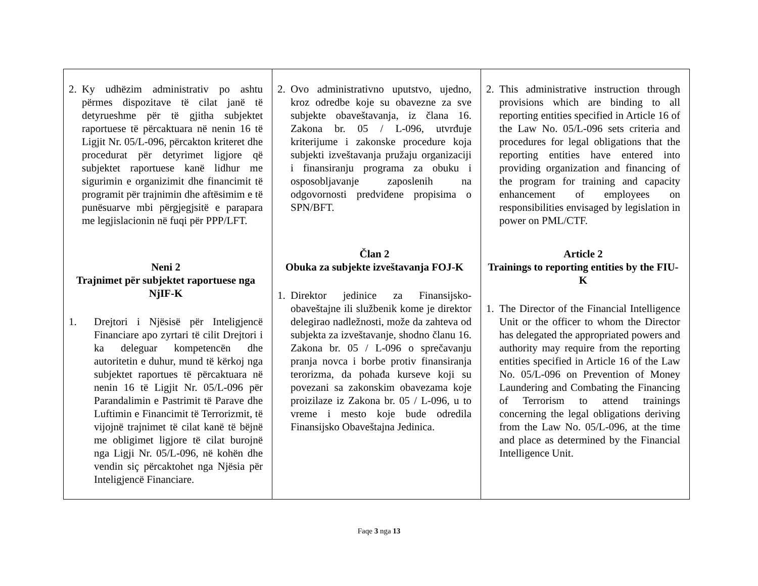| 2. Ky udhëzim administrativ po ashtu përmes dispozitave të cilat janë të detyrueshme për të gjitha subjektet raportuese të përcaktuara në nenin 16 të Ligjit Nr. 05/L-096, përcakton kriteret dhe procedurat për detyrimet ligjore që subjektet raportuese kanë lidhur me sigurimin e organizimit dhe financimit të programit për trajnimin dhe aftësimim e të punësuarve mbi përgjegjsitë e parapara me legjislacionin në fuqi për PPP/LFT. Neni 2 Trajnimet për subjektet raportuese nga NjIF-K 1. Drejtori i Njësisë për Inteligjencë Financiare apo zyrtari të cilit Drejtori i ka deleguar kompetencën dhe autoritetin e duhur, mund të kërkoj nga subjektet raportues të përcaktuara në nenin 16 të Ligjit Nr. 05/L-096 për Parandalimin e Pastrimit të Parave dhe Luftimin e Financimit të Terrorizmit, të vijojnë trajnimet të cilat kanë të bëjnë me obligimet ligjore të cilat burojnë nga Ligji Nr. 05/L-096, në kohën dhe vendin siç përcaktohet nga Njësia për Inteligjencë Financiare. | 2. Ovo administrativno uputstvo, ujedno, kroz odredbe koje su obavezne za sve subjekte obaveštavanja, iz člana 16. Zakona br. 05 / L-096, utvrđuje kriterijume i zakonske procedure koja subjekti izveštavanja pružaju organizaciji i finansiranju programa za obuku i osposobljavanje zaposlenih na odgovornosti predviđene propisima o SPN/BFT. Član 2 Obuka za subjekte izveštavanja FOJ-K 1. Direktor jedinice za Finansijsko-obaveštajne ili službenik kome je direktor delegirao nadležnosti, može da zahteva od subjekta za izveštavanje, shodno članu 16. Zakona br. 05 / L-096 o sprečavanju pranja novca i borbe protiv finansiranja terorizma, da pohađa kurseve koji su povezani sa zakonskim obavezama koje proizilaze iz Zakona br. 05 / L-096, u to vreme i mesto koje bude odredila Finansijsko Obaveštajna Jedinica. | 2. This administrative instruction through provisions which are binding to all reporting entities specified in Article 16 of the Law No. 05/L-096 sets criteria and procedures for legal obligations that the reporting entities have entered into providing organization and financing of the program for training and capacity enhancement of employees on responsibilities envisaged by legislation in power on PML/CTF. Article 2 Trainings to reporting entities by the FIU-K 1. The Director of the Financial Intelligence Unit or the officer to whom the Director has delegated the appropriated powers and authority may require from the reporting entities specified in Article 16 of the Law No. 05/L-096 on Prevention of Money Laundering and Combating the Financing of Terrorism to attend trainings concerning the legal obligations deriving from the Law No. 05/L-096, at the time and place as determined by the Financial Intelligence Unit. |
Faqe 3 nga 13